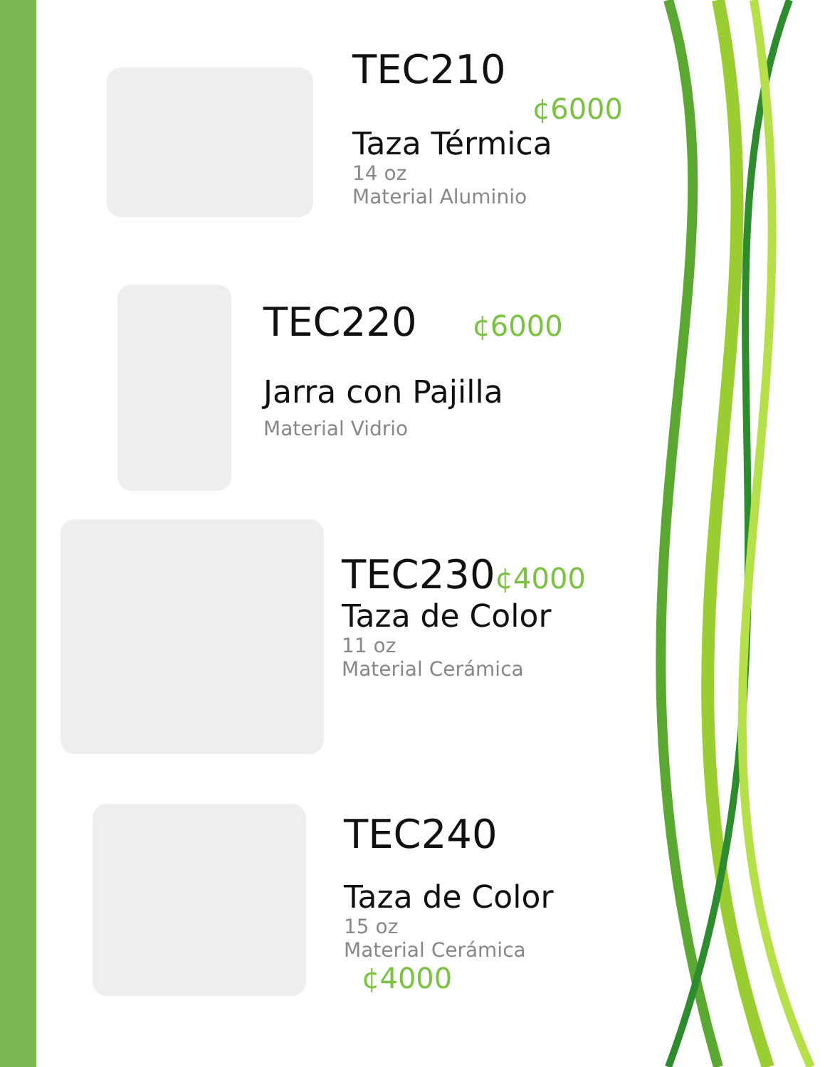TEC210
¢6000
Taza Térmica
14 oz
Material Aluminio
TEC220 ¢6000
Jarra con Pajilla
Material Vidrio
TEC230¢4000
Taza de Color
11 oz
Material Cerámica
TEC240
Taza de Color
15 oz
Material Cerámica
¢4000